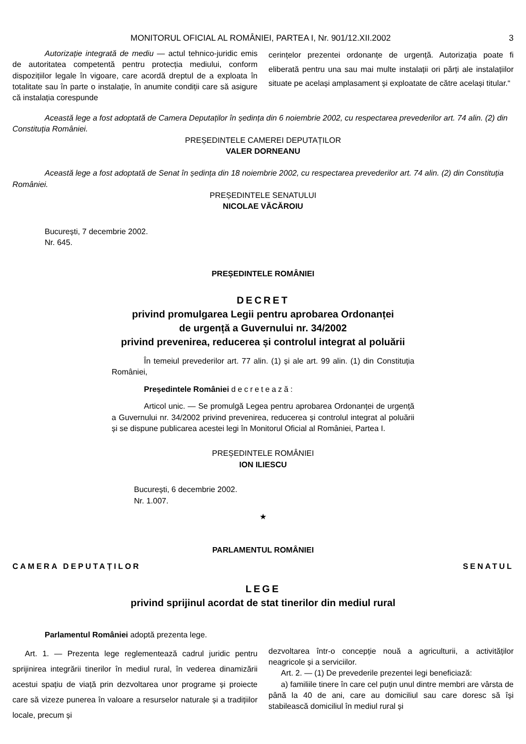MONITORUL OFICIAL AL ROMÂNIEI, PARTEA I, Nr. 901/12.XII.2002 3
Autorizație integrată de mediu — actul tehnico-juridic emis de autoritatea competentă pentru protecția mediului, conform dispozițiilor legale în vigoare, care acordă dreptul de a exploata în totalitate sau în parte o instalație, în anumite condiții care să asigure că instalația corespunde
cerințelor prezentei ordonanțe de urgență. Autorizația poate fi eliberată pentru una sau mai multe instalații ori părți ale instalațiilor situate pe același amplasament și exploatate de către același titular.“
Această lege a fost adoptată de Camera Deputaților în ședința din 6 noiembrie 2002, cu respectarea prevederilor art. 74 alin. (2) din Constituția României.
PREȘEDINTELE CAMEREI DEPUTAȚILOR
VALER DORNEANU
Această lege a fost adoptată de Senat în ședința din 18 noiembrie 2002, cu respectarea prevederilor art. 74 alin. (2) din Constituția României.
PREȘEDINTELE SENATULUI
NICOLAE VĂCĂROIU
București, 7 decembrie 2002.
Nr. 645.
PREȘEDINTELE ROMÂNIEI
DECRET
privind promulgarea Legii pentru aprobarea Ordonanței
de urgență a Guvernului nr. 34/2002
privind prevenirea, reducerea și controlul integrat al poluării
În temeiul prevederilor art. 77 alin. (1) și ale art. 99 alin. (1) din Constituția României,
Președintele României decretează:
Articol unic. — Se promulgă Legea pentru aprobarea Ordonanței de urgență a Guvernului nr. 34/2002 privind prevenirea, reducerea și controlul integrat al poluării și se dispune publicarea acestei legi în Monitorul Oficial al României, Partea I.
PREȘEDINTELE ROMÂNIEI
ION ILIESCU
București, 6 decembrie 2002.
Nr. 1.007.
★
PARLAMENTUL ROMÂNIEI
CAMERA DEPUTAȚILOR SENATUL
LEGE
privind sprijinul acordat de stat tinerilor din mediul rural
Parlamentul României adoptă prezenta lege.
Art. 1. — Prezenta lege reglementează cadrul juridic pentru sprijinirea integrării tinerilor în mediul rural, în vederea dinamizării acestui spațiu de viață prin dezvoltarea unor programe și proiecte care să vizeze punerea în valoare a resurselor naturale și a tradițiilor locale, precum și
dezvoltarea într-o concepție nouă a agriculturii, a activităților neagricole și a serviciilor.
Art. 2. — (1) De prevederile prezentei legi beneficiază:
a) familiile tinere în care cel puțin unul dintre membri are vârsta de până la 40 de ani, care au domiciliul sau care doresc să își stabilească domiciliul în mediul rural și